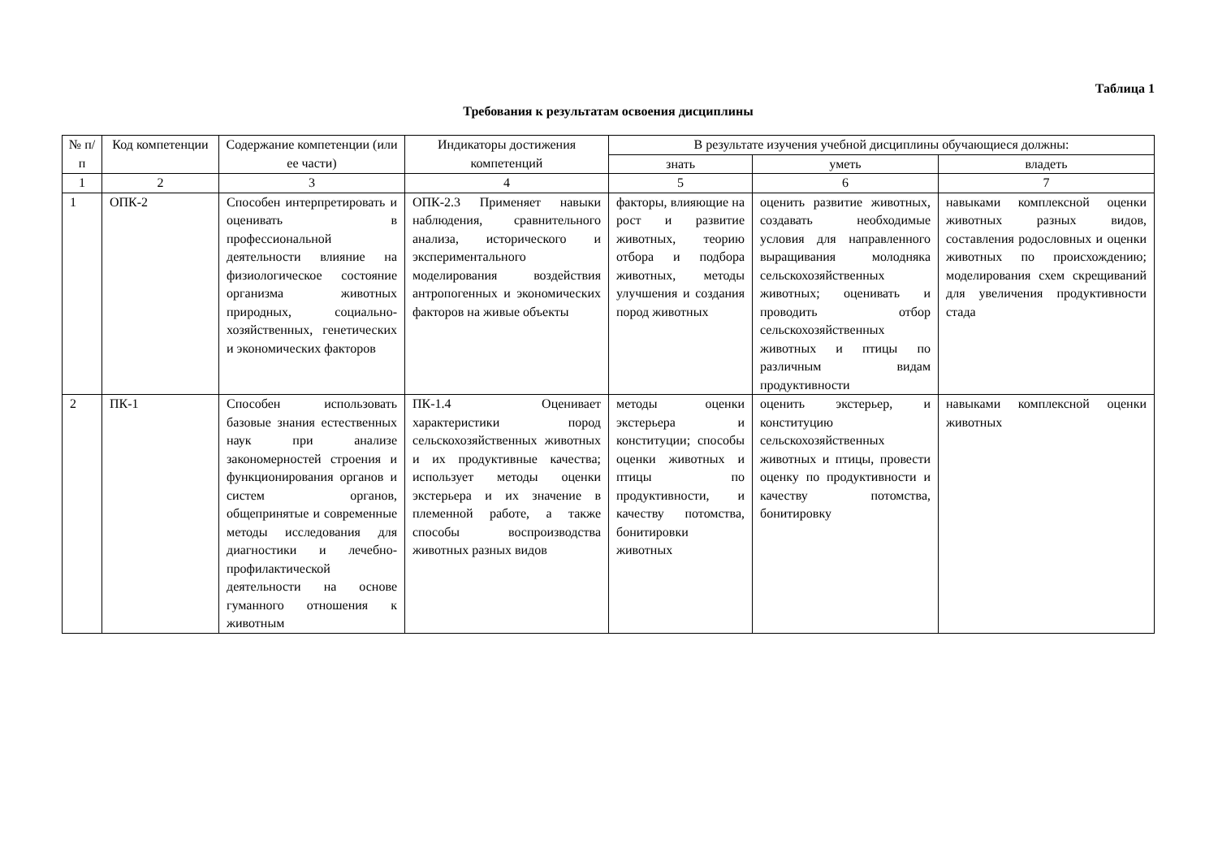Таблица 1
Требования к результатам освоения дисциплины
| № п/п | Код компетенции | Содержание компетенции (или ее части) | Индикаторы достижения компетенций | В результате изучения учебной дисциплины обучающиеся должны: | | |
| --- | --- | --- | --- | --- | --- | --- |
| | | | | знать | уметь | владеть |
| 1 | 2 | 3 | 4 | 5 | 6 | 7 |
| 1 | ОПК-2 | Способен интерпретировать и оценивать в профессиональной деятельности влияние на физиологическое состояние организма животных природных, социально-хозяйственных, генетических и экономических факторов | ОПК-2.3 Применяет навыки наблюдения, сравнительного анализа, исторического и экспериментального моделирования воздействия антропогенных и экономических факторов на живые объекты | факторы, влияющие на рост и развитие животных, теорию отбора и подбора животных, методы улучшения и создания пород животных | оценить развитие животных, создавать необходимые условия для направленного выращивания молодняка сельскохозяйственных животных; оценивать и проводить отбор сельскохозяйственных животных и птицы по различным видам продуктивности | навыками комплексной оценки животных разных видов, составления родословных и оценки животных по происхождению; моделирования схем скрещиваний для увеличения продуктивности стада |
| 2 | ПК-1 | Способен использовать базовые знания естественных наук при анализе закономерностей строения и функционирования органов и систем органов, общепринятые и современные методы исследования для диагностики и лечебно-профилактической деятельности на основе гуманного отношения к животным | ПК-1.4 Оценивает характеристики пород сельскохозяйственных животных и их продуктивные качества; использует методы оценки экстерьера и их значение в племенной работе, а также способы воспроизводства животных разных видов | методы оценки экстерьера и конституции; способы оценки животных и птицы по продуктивности, и качеству потомства, бонитировки животных | оценить экстерьер, и конституцию сельскохозяйственных животных и птицы, провести оценку по продуктивности и качеству потомства, бонитировку | навыками комплексной оценки животных |